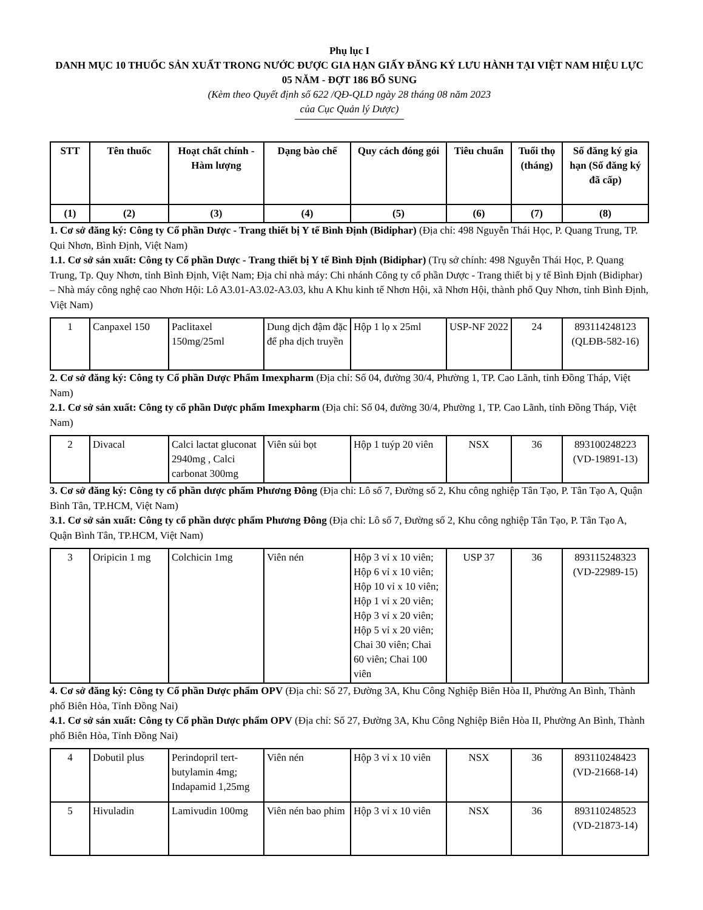Phụ lục I
DANH MỤC 10 THUỐC SẢN XUẤT TRONG NƯỚC ĐƯỢC GIA HẠN GIẤY ĐĂNG KÝ LƯU HÀNH TẠI VIỆT NAM HIỆU LỰC 05 NĂM - ĐỢT 186 BỔ SUNG
(Kèm theo Quyết định số 622 /QĐ-QLD ngày 28 tháng 08 năm 2023
của Cục Quản lý Dược)
| STT | Tên thuốc | Hoạt chất chính - Hàm lượng | Dạng bào chế | Quy cách đóng gói | Tiêu chuẩn | Tuổi thọ (tháng) | Số đăng ký gia hạn (Số đăng ký đã cấp) |
| --- | --- | --- | --- | --- | --- | --- | --- |
| (1) | (2) | (3) | (4) | (5) | (6) | (7) | (8) |
1. Cơ sở đăng ký: Công ty Cổ phần Dược - Trang thiết bị Y tế Bình Định (Bidiphar) (Địa chỉ: 498 Nguyễn Thái Học, P. Quang Trung, TP. Qui Nhơn, Bình Định, Việt Nam)
1.1. Cơ sở sản xuất: Công ty Cổ phần Dược - Trang thiết bị Y tế Bình Định (Bidiphar) (Trụ sở chính: 498 Nguyễn Thái Học, P. Quang Trung, Tp. Quy Nhơn, tỉnh Bình Định, Việt Nam; Địa chỉ nhà máy: Chi nhánh Công ty cổ phần Dược - Trang thiết bị y tế Bình Định (Bidiphar) – Nhà máy công nghệ cao Nhơn Hội: Lô A3.01-A3.02-A3.03, khu A Khu kinh tế Nhơn Hội, xã Nhơn Hội, thành phố Quy Nhơn, tỉnh Bình Định, Việt Nam)
| 1 | Canpaxel 150 | Paclitaxel 150mg/25ml | Dung dịch đậm đặc để pha dịch truyền | Hộp 1 lọ x 25ml | USP-NF 2022 | 24 | 893114248123 (QLĐB-582-16) |
2. Cơ sở đăng ký: Công ty Cổ phần Dược Phẩm Imexpharm (Địa chỉ: Số 04, đường 30/4, Phường 1, TP. Cao Lãnh, tỉnh Đồng Tháp, Việt Nam)
2.1. Cơ sở sản xuất: Công ty cổ phần Dược phẩm Imexpharm (Địa chỉ: Số 04, đường 30/4, Phường 1, TP. Cao Lãnh, tỉnh Đồng Tháp, Việt Nam)
| 2 | Divacal | Calci lactat gluconat 2940mg , Calci carbonat 300mg | Viên sủi bọt | Hộp 1 tuýp 20 viên | NSX | 36 | 893100248223 (VD-19891-13) |
3. Cơ sở đăng ký: Công ty cổ phần dược phẩm Phương Đông (Địa chỉ: Lô số 7, Đường số 2, Khu công nghiệp Tân Tạo, P. Tân Tạo A, Quận Bình Tân, TP.HCM, Việt Nam)
3.1. Cơ sở sản xuất: Công ty cổ phần dược phẩm Phương Đông (Địa chỉ: Lô số 7, Đường số 2, Khu công nghiệp Tân Tạo, P. Tân Tạo A, Quận Bình Tân, TP.HCM, Việt Nam)
| 3 | Oripicin 1 mg | Colchicin 1mg | Viên nén | Hộp 3 vỉ x 10 viên; Hộp 6 vỉ x 10 viên; Hộp 10 vỉ x 10 viên; Hộp 1 vỉ x 20 viên; Hộp 3 vỉ x 20 viên; Hộp 5 vỉ x 20 viên; Chai 30 viên; Chai 60 viên; Chai 100 viên | USP 37 | 36 | 893115248323 (VD-22989-15) |
4. Cơ sở đăng ký: Công ty Cổ phần Dược phẩm OPV (Địa chỉ: Số 27, Đường 3A, Khu Công Nghiệp Biên Hòa II, Phường An Bình, Thành phố Biên Hòa, Tỉnh Đồng Nai)
4.1. Cơ sở sản xuất: Công ty Cổ phần Dược phẩm OPV (Địa chỉ: Số 27, Đường 3A, Khu Công Nghiệp Biên Hòa II, Phường An Bình, Thành phố Biên Hòa, Tỉnh Đồng Nai)
| 4 | Dobutil plus | Perindopril tert-butylamin 4mg; Indapamid 1,25mg | Viên nén | Hộp 3 vỉ x 10 viên | NSX | 36 | 893110248423 (VD-21668-14) |
| 5 | Hivuladin | Lamivudin 100mg | Viên nén bao phim | Hộp 3 vỉ x 10 viên | NSX | 36 | 893110248523 (VD-21873-14) |